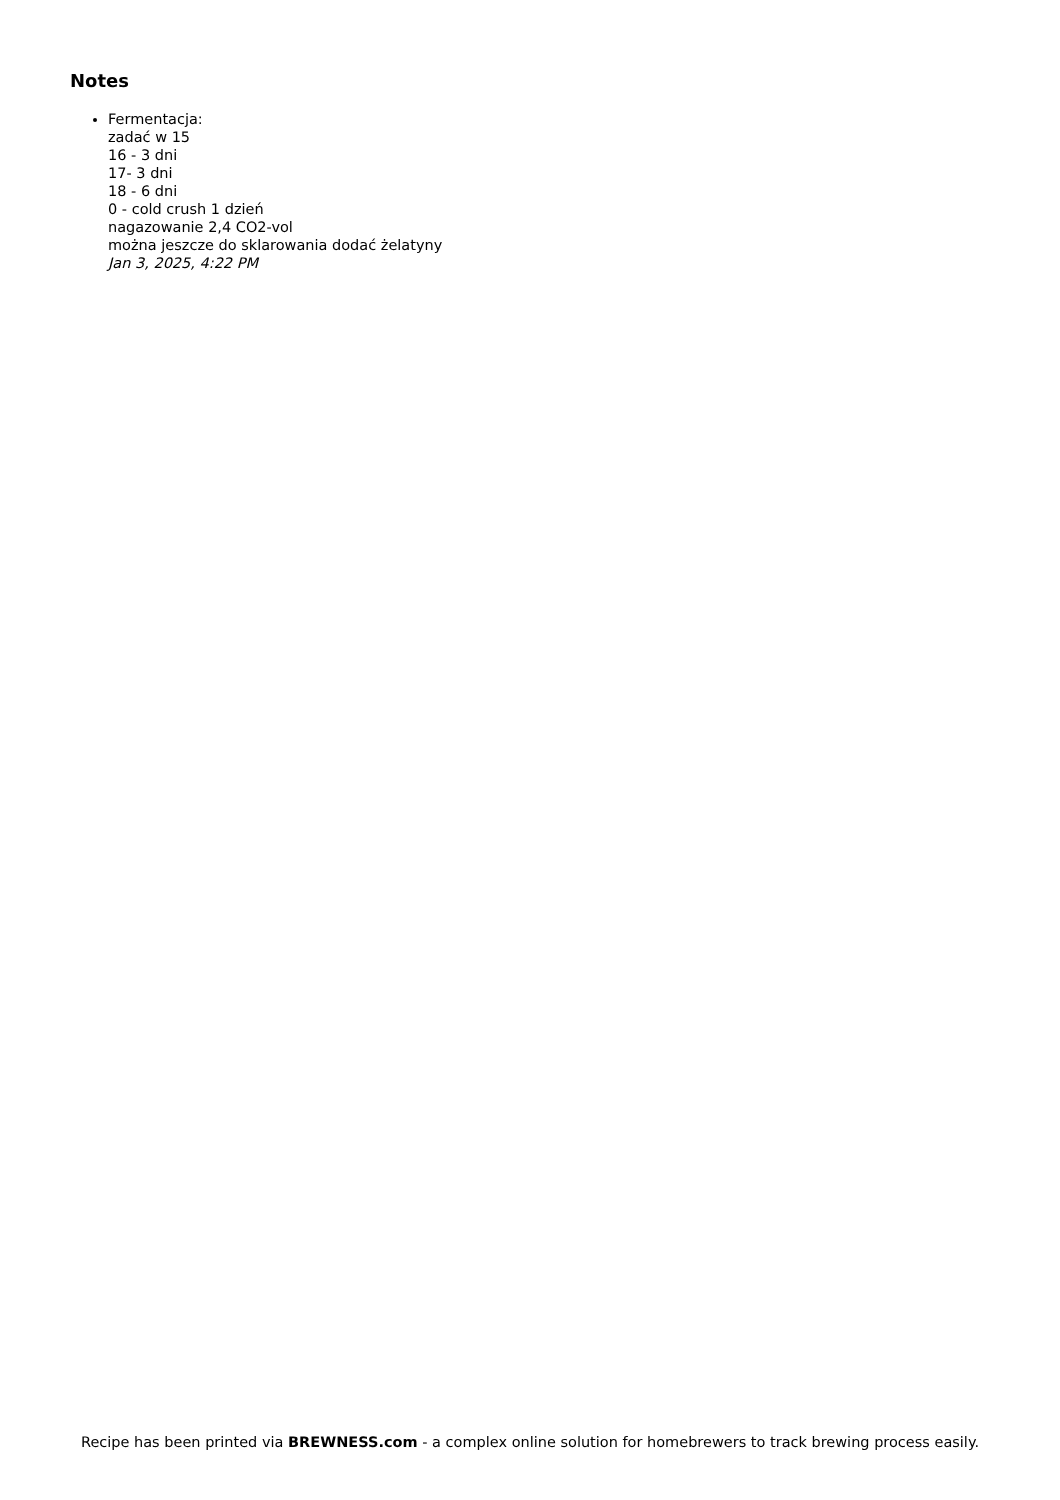Notes
Fermentacja:
zadać w 15
16 - 3 dni
17- 3 dni
18 - 6 dni
0 - cold crush 1 dzień
nagazowanie 2,4 CO2-vol
można jeszcze do sklarowania dodać żelatyny
Jan 3, 2025, 4:22 PM
Recipe has been printed via BREWNESS.com - a complex online solution for homebrewers to track brewing process easily.